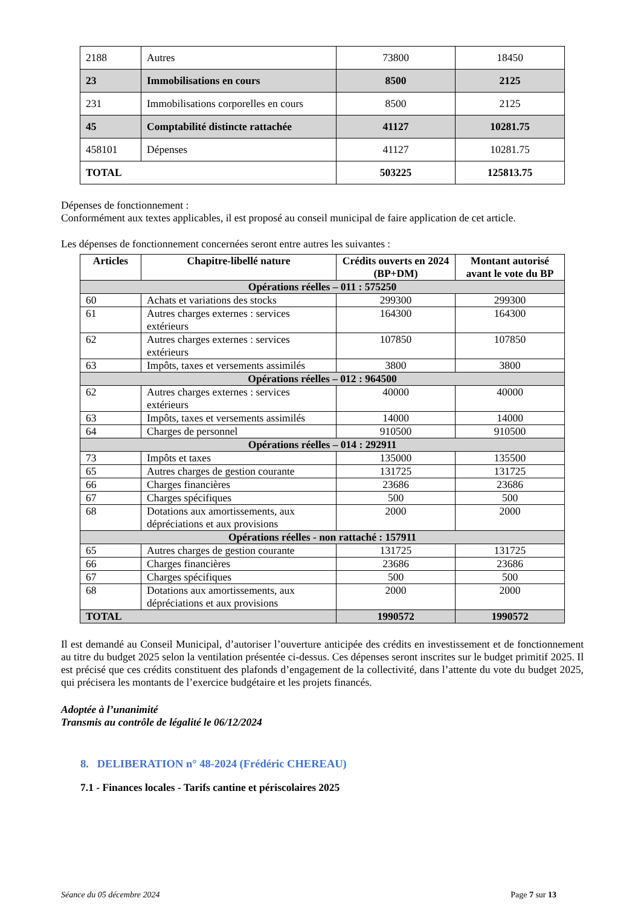| 2188 | Autres | 73800 | 18450 |
| 23 | Immobilisations en cours | 8500 | 2125 |
| 231 | Immobilisations corporelles en cours | 8500 | 2125 |
| 45 | Comptabilité distincte rattachée | 41127 | 10281.75 |
| 458101 | Dépenses | 41127 | 10281.75 |
| TOTAL | | 503225 | 125813.75 |
Dépenses de fonctionnement :
Conformément aux textes applicables, il est proposé au conseil municipal de faire application de cet article.
Les dépenses de fonctionnement concernées seront entre autres les suivantes :
| Articles | Chapitre-libellé nature | Crédits ouverts en 2024 (BP+DM) | Montant autorisé avant le vote du BP |
| --- | --- | --- | --- |
| Opérations réelles – 011 : 575250 | | | |
| 60 | Achats et variations des stocks | 299300 | 299300 |
| 61 | Autres charges externes : services extérieurs | 164300 | 164300 |
| 62 | Autres charges externes : services extérieurs | 107850 | 107850 |
| 63 | Impôts, taxes et versements assimilés | 3800 | 3800 |
| Opérations réelles – 012 : 964500 | | | |
| 62 | Autres charges externes : services extérieurs | 40000 | 40000 |
| 63 | Impôts, taxes et versements assimilés | 14000 | 14000 |
| 64 | Charges de personnel | 910500 | 910500 |
| Opérations réelles – 014 : 292911 | | | |
| 73 | Impôts et taxes | 135000 | 135500 |
| 65 | Autres charges de gestion courante | 131725 | 131725 |
| 66 | Charges financières | 23686 | 23686 |
| 67 | Charges spécifiques | 500 | 500 |
| 68 | Dotations aux amortissements, aux dépréciations et aux provisions | 2000 | 2000 |
| Opérations réelles - non rattaché : 157911 | | | |
| 65 | Autres charges de gestion courante | 131725 | 131725 |
| 66 | Charges financières | 23686 | 23686 |
| 67 | Charges spécifiques | 500 | 500 |
| 68 | Dotations aux amortissements, aux dépréciations et aux provisions | 2000 | 2000 |
| TOTAL | | 1990572 | 1990572 |
Il est demandé au Conseil Municipal, d’autoriser l’ouverture anticipée des crédits en investissement et de fonctionnement au titre du budget 2025 selon la ventilation présentée ci-dessus. Ces dépenses seront inscrites sur le budget primitif 2025. Il est précisé que ces crédits constituent des plafonds d’engagement de la collectivité, dans l’attente du vote du budget 2025, qui précisera les montants de l’exercice budgétaire et les projets financés.
Adoptée à l’unanimité
Transmis au contrôle de légalité le 06/12/2024
8. DELIBERATION n° 48-2024 (Frédéric CHEREAU)
7.1 - Finances locales - Tarifs cantine et périscolaires 2025
Séance du 05 décembre 2024 Page 7 sur 13